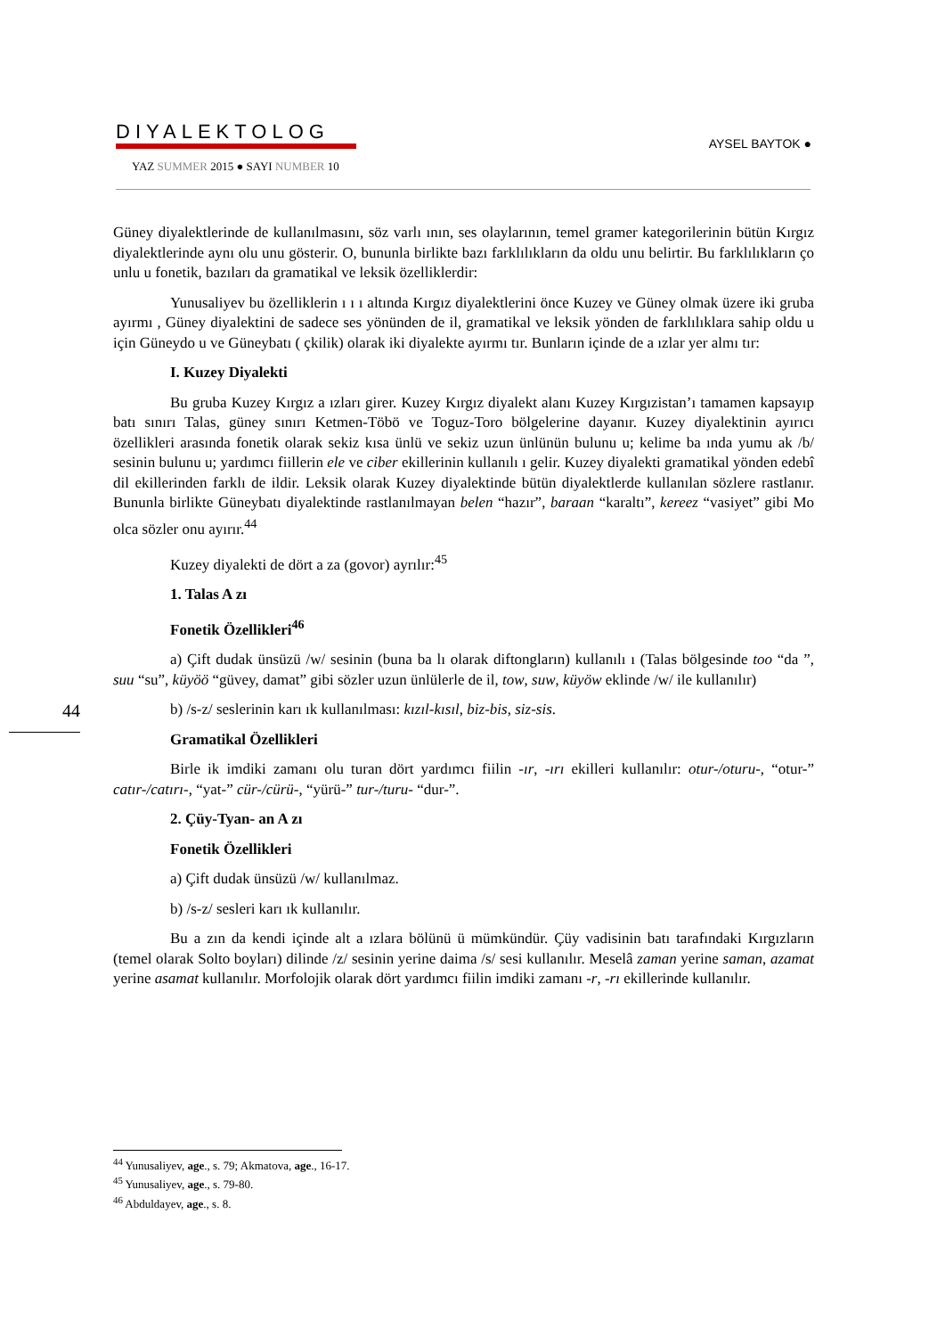DIYALEKTOLOG
YAZ SUMMER 2015 ● SAYI NUMBER 10
AYSEL BAYTOK ●
44
Güney diyalektlerinde de kullanılmasını, söz varlı ının, ses olaylarının, temel gramer kategorilerinin bütün Kırgız diyalektlerinde aynı olu unu gösterir. O, bununla birlikte bazı farklılıkların da oldu unu belirtir. Bu farklılıkların ço unlu u fonetik, bazıları da gramatikal ve leksik özelliklerdir:
Yunusaliyev bu özelliklerin ı ı ı altında Kırgız diyalektlerini önce Kuzey ve Güney olmak üzere iki gruba ayırmı , Güney diyalektini de sadece ses yönünden de il, gramatikal ve leksik yönden de farklılıklara sahip oldu u için Güneydo u ve Güneybatı ( çkilik) olarak iki diyalekte ayırmı tır. Bunların içinde de a ızlar yer almı tır:
I. Kuzey Diyalekti
Bu gruba Kuzey Kırgız a ızları girer. Kuzey Kırgız diyalekt alanı Kuzey Kırgızistan’ı tamamen kapsayıp batı sınırı Talas, güney sınırı Ketmen-Töbö ve Toguz-Toro bölgelerine dayanır. Kuzey diyalektinin ayırıcı özellikleri arasında fonetik olarak sekiz kısa ünlü ve sekiz uzun ünlünün bulunu u; kelime ba ında yumu ak /b/ sesinin bulunu u; yardımcı fiillerin ele ve ciber ekillerinin kullanılı ı gelir. Kuzey diyalekti gramatikal yönden edebî dil ekillerinden farklı de ildir. Leksik olarak Kuzey diyalektinde bütün diyalektlerde kullanılan sözlere rastlanır. Bununla birlikte Güneybatı diyalektinde rastlanılmayan belen “hazır”, baraan “karaltı”, kereez “vasiyet” gibi Mo olca sözler onu ayırır.<sup>44</sup>
Kuzey diyalekti de dört a za (govor) ayrılır:<sup>45</sup>
1. Talas A zı
Fonetik Özellikleri<sup>46</sup>
a) Çift dudak ünsüzü /w/ sesinin (buna ba lı olarak diftongların) kullanılı ı (Talas bölgesinde too “da ”, suu “su”, küyöö “güvey, damat” gibi sözler uzun ünlülerle de il, tow, suw, küyöw eklinde /w/ ile kullanılır)
b) /s-z/ seslerinin karı ık kullanılması: kızıl-kısıl, biz-bis, siz-sis.
Gramatikal Özellikleri
Birle ik imdiki zamanı olu turan dört yardımcı fiilin -ır, -ırı ekilleri kullanılır: otur-/oturu-, “otur-” catır-/catırı-, “yat-” cür-/cürü-, “yürü-” tur-/turu- “dur-”.
2. Çüy-Tyan- an A zı
Fonetik Özellikleri
a) Çift dudak ünsüzü /w/ kullanılmaz.
b) /s-z/ sesleri karı ık kullanılır.
Bu a zın da kendi içinde alt a ızlara bölünü ü mümkündür. Çüy vadisinin batı tarafındaki Kırgızların (temel olarak Solto boyları) dilinde /z/ sesinin yerine daima /s/ sesi kullanılır. Meselâ zaman yerine saman, azamat yerine asamat kullanılır. Morfolojik olarak dört yardımcı fiilin imdiki zamanı -r, -rı ekillerinde kullanılır.
<sup>44</sup> Yunusaliyev, age., s. 79; Akmatova, age., 16-17.
<sup>45</sup> Yunusaliyev, age., s. 79-80.
<sup>46</sup> Abduldayev, age., s. 8.